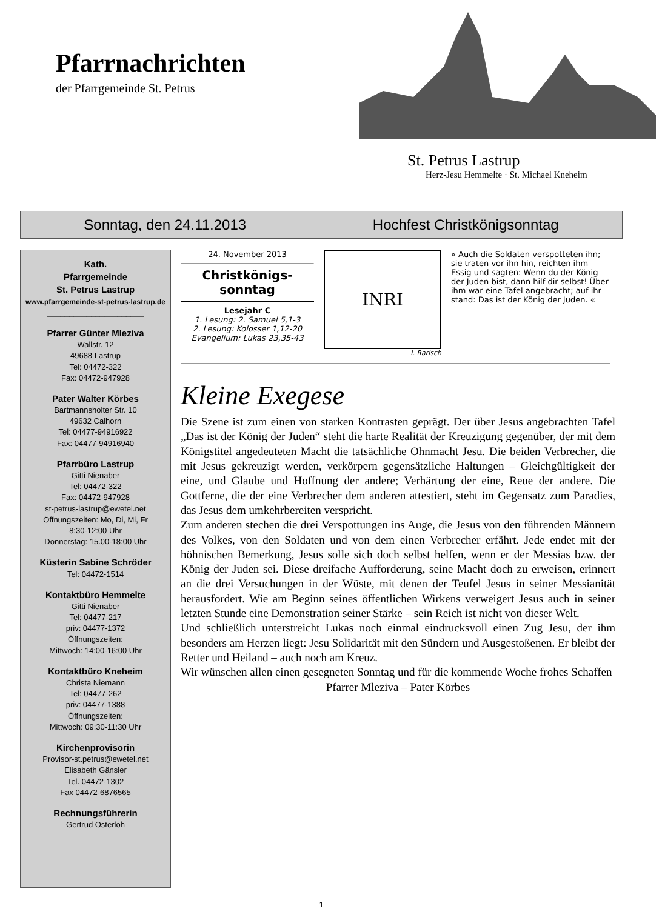Pfarrnachrichten
der Pfarrgemeinde St. Petrus
St. Petrus Lastrup
Herz-Jesu Hemmelte · St. Michael Kneheim
Sonntag, den 24.11.2013 Hochfest Christkönigsonntag
Kath.
Pfarrgemeinde
St. Petrus Lastrup
www.pfarrgemeinde-st-petrus-lastrup.de
______________________
Pfarrer Günter Mleziva
Wallstr. 12
49688 Lastrup
Tel: 04472-322
Fax: 04472-947928
Pater Walter Körbes
Bartmannsholter Str. 10
49632 Calhorn
Tel: 04477-94916922
Fax: 04477-94916940
Pfarrbüro Lastrup
Gitti Nienaber
Tel: 04472-322
Fax: 04472-947928
st-petrus-lastrup@ewetel.net
Öffnungszeiten: Mo, Di, Mi, Fr
8:30-12:00 Uhr
Donnerstag: 15.00-18:00 Uhr
Küsterin Sabine Schröder
Tel: 04472-1514
Kontaktbüro Hemmelte
Gitti Nienaber
Tel: 04477-217
priv: 04477-1372
Öffnungszeiten:
Mittwoch: 14:00-16:00 Uhr
Kontaktbüro Kneheim
Christa Niemann
Tel: 04477-262
priv: 04477-1388
Öffnungszeiten:
Mittwoch: 09:30-11:30 Uhr
Kirchenprovisorin
Provisor-st.petrus@ewetel.net
Elisabeth Gänsler
Tel. 04472-1302
Fax 04472-6876565
Rechnungsführerin
Gertrud Osterloh
24. November 2013
Christkönigs-
sonntag
Lesejahr C
1. Lesung: 2. Samuel 5,1-3
2. Lesung: Kolosser 1,12-20
Evangelium: Lukas 23,35-43
INRI
I. Rarisch
» Auch die Soldaten verspotteten ihn; sie traten vor ihn hin, reichten ihm Essig und sagten: Wenn du der König der Juden bist, dann hilf dir selbst! Über ihm war eine Tafel angebracht; auf ihr stand: Das ist der König der Juden. «
Kleine Exegese
Die Szene ist zum einen von starken Kontrasten geprägt. Der über Jesus angebrachten Tafel „Das ist der König der Juden“ steht die harte Realität der Kreuzigung gegenüber, der mit dem Königstitel angedeuteten Macht die tatsächliche Ohnmacht Jesu. Die beiden Verbrecher, die mit Jesus gekreuzigt werden, verkörpern gegensätzliche Haltungen – Gleichgültigkeit der eine, und Glaube und Hoffnung der andere; Verhärtung der eine, Reue der andere. Die Gottferne, die der eine Verbrecher dem anderen attestiert, steht im Gegensatz zum Paradies, das Jesus dem umkehrbereiten verspricht.
Zum anderen stechen die drei Verspottungen ins Auge, die Jesus von den führenden Männern des Volkes, von den Soldaten und von dem einen Verbrecher erfährt. Jede endet mit der höhnischen Bemerkung, Jesus solle sich doch selbst helfen, wenn er der Messias bzw. der König der Juden sei. Diese dreifache Aufforderung, seine Macht doch zu erweisen, erinnert an die drei Versuchungen in der Wüste, mit denen der Teufel Jesus in seiner Messianität herausfordert. Wie am Beginn seines öffentlichen Wirkens verweigert Jesus auch in seiner letzten Stunde eine Demonstration seiner Stärke – sein Reich ist nicht von dieser Welt.
Und schließlich unterstreicht Lukas noch einmal eindrucksvoll einen Zug Jesu, der ihm besonders am Herzen liegt: Jesu Solidarität mit den Sündern und Ausgestoßenen. Er bleibt der Retter und Heiland – auch noch am Kreuz.
Wir wünschen allen einen gesegneten Sonntag und für die kommende Woche frohes Schaffen
Pfarrer Mleziva – Pater Körbes
1